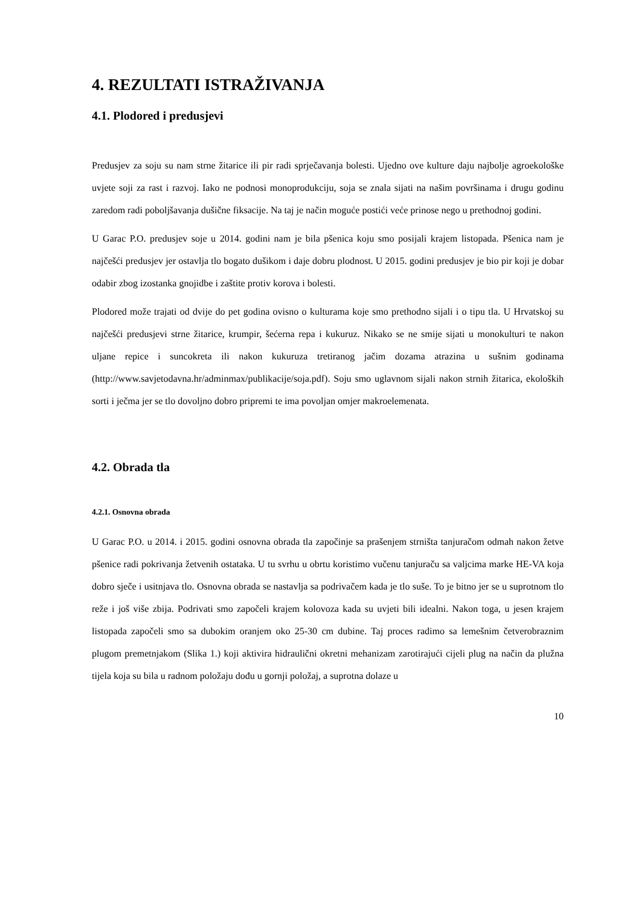4. REZULTATI ISTRAŽIVANJA
4.1. Plodored i predusjevi
Predusjev za soju su nam strne žitarice ili pir radi sprječavanja bolesti. Ujedno ove kulture daju najbolje agroekološke uvjete soji za rast i razvoj. Iako ne podnosi monoprodukciju, soja se znala sijati na našim površinama i drugu godinu zaredom radi poboljšavanja dušične fiksacije. Na taj je način moguće postići veće prinose nego u prethodnoj godini.
U Garac P.O. predusjev soje u 2014. godini nam je bila pšenica koju smo posijali krajem listopada. Pšenica nam je najčešći predusjev jer ostavlja tlo bogato dušikom i daje dobru plodnost. U 2015. godini predusjev je bio pir koji je dobar odabir zbog izostanka gnojidbe i zaštite protiv korova i bolesti.
Plodored može trajati od dvije do pet godina ovisno o kulturama koje smo prethodno sijali i o tipu tla. U Hrvatskoj su najčešći predusjevi strne žitarice, krumpir, šećerna repa i kukuruz. Nikako se ne smije sijati u monokulturi te nakon uljane repice i suncokreta ili nakon kukuruza tretiranog jačim dozama atrazina u sušnim godinama (http://www.savjetodavna.hr/adminmax/publikacije/soja.pdf). Soju smo uglavnom sijali nakon strnih žitarica, ekoloških sorti i ječma jer se tlo dovoljno dobro pripremi te ima povoljan omjer makroelemenata.
4.2. Obrada tla
4.2.1. Osnovna obrada
U Garac P.O. u 2014. i 2015. godini osnovna obrada tla započinje sa prašenjem strništa tanjuračom odmah nakon žetve pšenice radi pokrivanja žetvenih ostataka. U tu svrhu u obrtu koristimo vučenu tanjuraču sa valjcima marke HE-VA koja dobro sječe i usitnjava tlo. Osnovna obrada se nastavlja sa podrivačem kada je tlo suše. To je bitno jer se u suprotnom tlo reže i još više zbija. Podrivati smo započeli krajem kolovoza kada su uvjeti bili idealni. Nakon toga, u jesen krajem listopada započeli smo sa dubokim oranjem oko 25-30 cm dubine. Taj proces radimo sa lemešnim četverobraznim plugom premetnjakom (Slika 1.) koji aktivira hidraulični okretni mehanizam zarotirajući cijeli plug na način da plužna tijela koja su bila u radnom položaju dođu u gornji položaj, a suprotna dolaze u
10